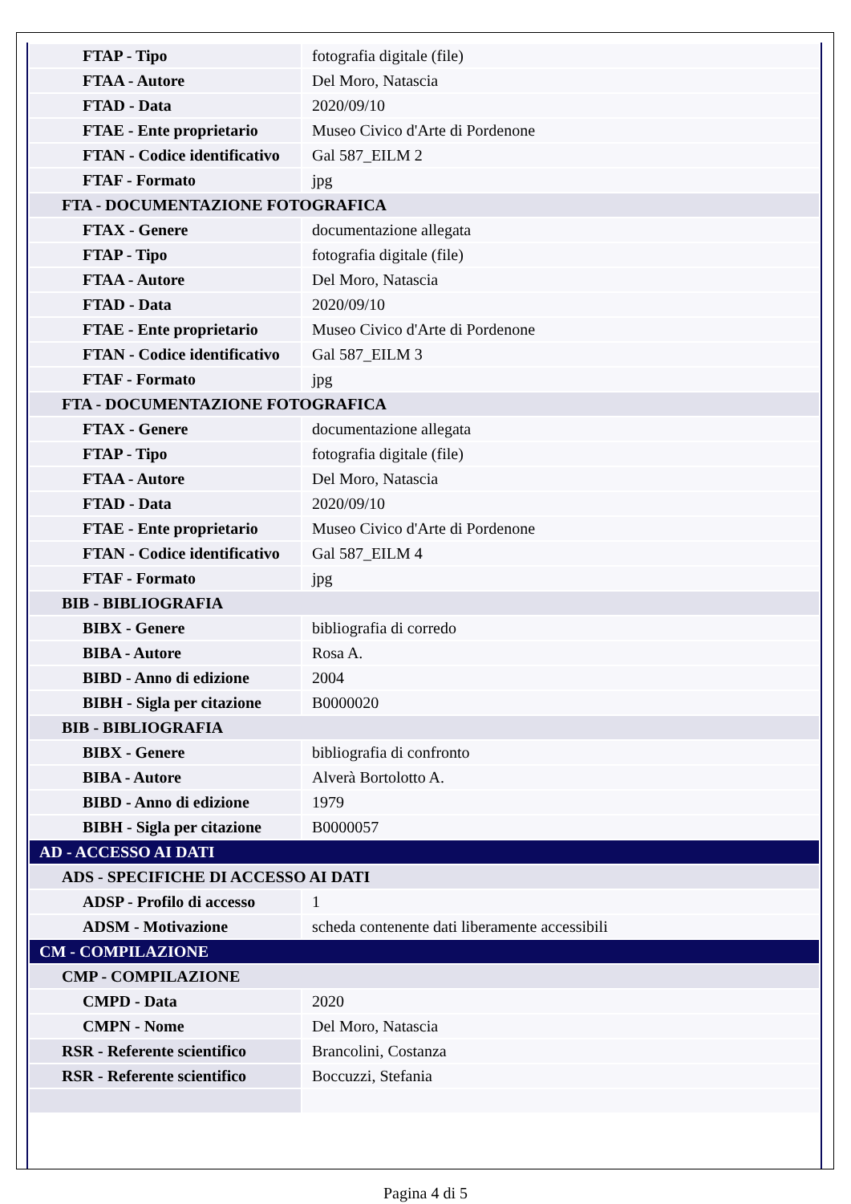| FTAP - Tipo | fotografia digitale (file) |
| FTAA - Autore | Del Moro, Natascia |
| FTAD - Data | 2020/09/10 |
| FTAE - Ente proprietario | Museo Civico d'Arte di Pordenone |
| FTAN - Codice identificativo | Gal 587_EILM 2 |
| FTAF - Formato | jpg |
| FTA - DOCUMENTAZIONE FOTOGRAFICA | |
| FTAX - Genere | documentazione allegata |
| FTAP - Tipo | fotografia digitale (file) |
| FTAA - Autore | Del Moro, Natascia |
| FTAD - Data | 2020/09/10 |
| FTAE - Ente proprietario | Museo Civico d'Arte di Pordenone |
| FTAN - Codice identificativo | Gal 587_EILM 3 |
| FTAF - Formato | jpg |
| FTA - DOCUMENTAZIONE FOTOGRAFICA | |
| FTAX - Genere | documentazione allegata |
| FTAP - Tipo | fotografia digitale (file) |
| FTAA - Autore | Del Moro, Natascia |
| FTAD - Data | 2020/09/10 |
| FTAE - Ente proprietario | Museo Civico d'Arte di Pordenone |
| FTAN - Codice identificativo | Gal 587_EILM 4 |
| FTAF - Formato | jpg |
| BIB - BIBLIOGRAFIA | |
| BIBX - Genere | bibliografia di corredo |
| BIBA - Autore | Rosa A. |
| BIBD - Anno di edizione | 2004 |
| BIBH - Sigla per citazione | B0000020 |
| BIB - BIBLIOGRAFIA | |
| BIBX - Genere | bibliografia di confronto |
| BIBA - Autore | Alverà Bortolotto A. |
| BIBD - Anno di edizione | 1979 |
| BIBH - Sigla per citazione | B0000057 |
| AD - ACCESSO AI DATI | |
| ADS - SPECIFICHE DI ACCESSO AI DATI | |
| ADSP - Profilo di accesso | 1 |
| ADSM - Motivazione | scheda contenente dati liberamente accessibili |
| CM - COMPILAZIONE | |
| CMP - COMPILAZIONE | |
| CMPD - Data | 2020 |
| CMPN - Nome | Del Moro, Natascia |
| RSR - Referente scientifico | Brancolini, Costanza |
| RSR - Referente scientifico | Boccuzzi, Stefania |
Pagina 4 di 5